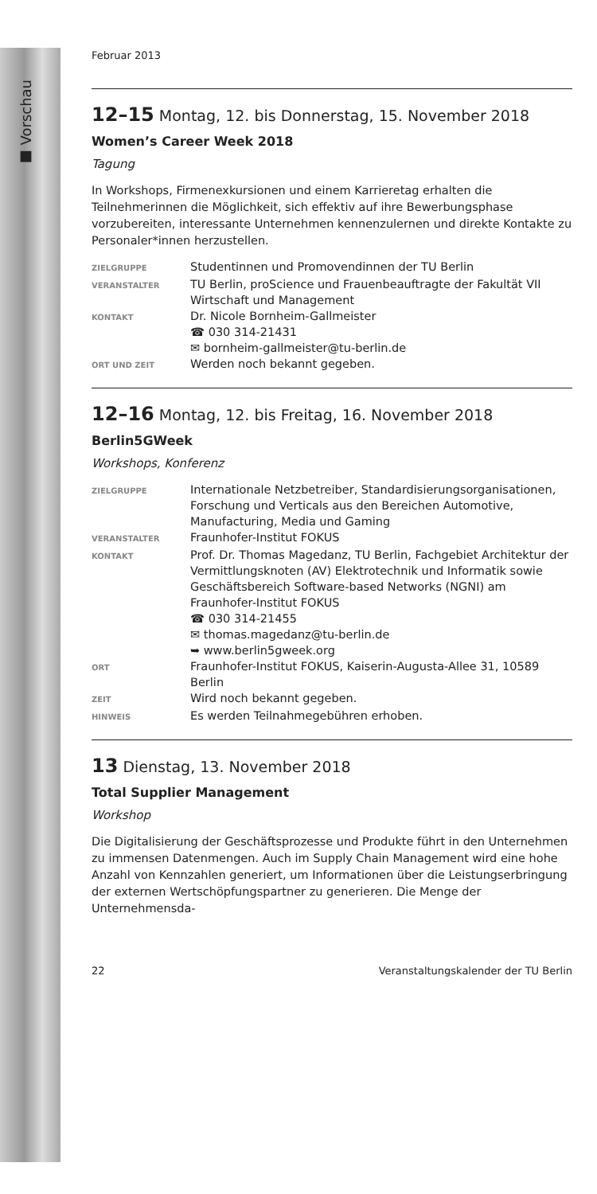■ Vorschau
Februar 2013
12–15 Montag, 12. bis Donnerstag, 15. November 2018
Women’s Career Week 2018
Tagung
In Workshops, Firmenexkursionen und einem Karrieretag erhalten die Teilnehmerinnen die Möglichkeit, sich effektiv auf ihre Bewerbungsphase vorzubereiten, interessante Unternehmen kennenzulernen und direkte Kontakte zu Personaler*innen herzustellen.
| ZIELGRUPPE | Studentinnen und Promovendinnen der TU Berlin |
| VERANSTALTER | TU Berlin, proScience und Frauenbeauftragte der Fakultät VII Wirtschaft und Management |
| KONTAKT | Dr. Nicole Bornheim-Gallmeister ☎ 030 314-21431 ✉ bornheim-gallmeister@tu-berlin.de |
| ORT UND ZEIT | Werden noch bekannt gegeben. |
12–16 Montag, 12. bis Freitag, 16. November 2018
Berlin5GWeek
Workshops, Konferenz
| ZIELGRUPPE | Internationale Netzbetreiber, Standardisierungsorganisationen, Forschung und Verticals aus den Bereichen Automotive, Manufacturing, Media und Gaming |
| VERANSTALTER | Fraunhofer-Institut FOKUS |
| KONTAKT | Prof. Dr. Thomas Magedanz, TU Berlin, Fachgebiet Architektur der Vermittlungsknoten (AV) Elektrotechnik und Informatik sowie Geschäftsbereich Software-based Networks (NGNI) am Fraunhofer-Institut FOKUS ☎ 030 314-21455 ✉ thomas.magedanz@tu-berlin.de ➥ www.berlin5gweek.org |
| ORT | Fraunhofer-Institut FOKUS, Kaiserin-Augusta-Allee 31, 10589 Berlin |
| ZEIT | Wird noch bekannt gegeben. |
| HINWEIS | Es werden Teilnahmegebühren erhoben. |
13 Dienstag, 13. November 2018
Total Supplier Management
Workshop
Die Digitalisierung der Geschäftsprozesse und Produkte führt in den Unternehmen zu immensen Datenmengen. Auch im Supply Chain Management wird eine hohe Anzahl von Kennzahlen generiert, um Informationen über die Leistungserbringung der externen Wertschöpfungspartner zu generieren. Die Menge der Unternehmensda-
22 Veranstaltungskalender der TU Berlin